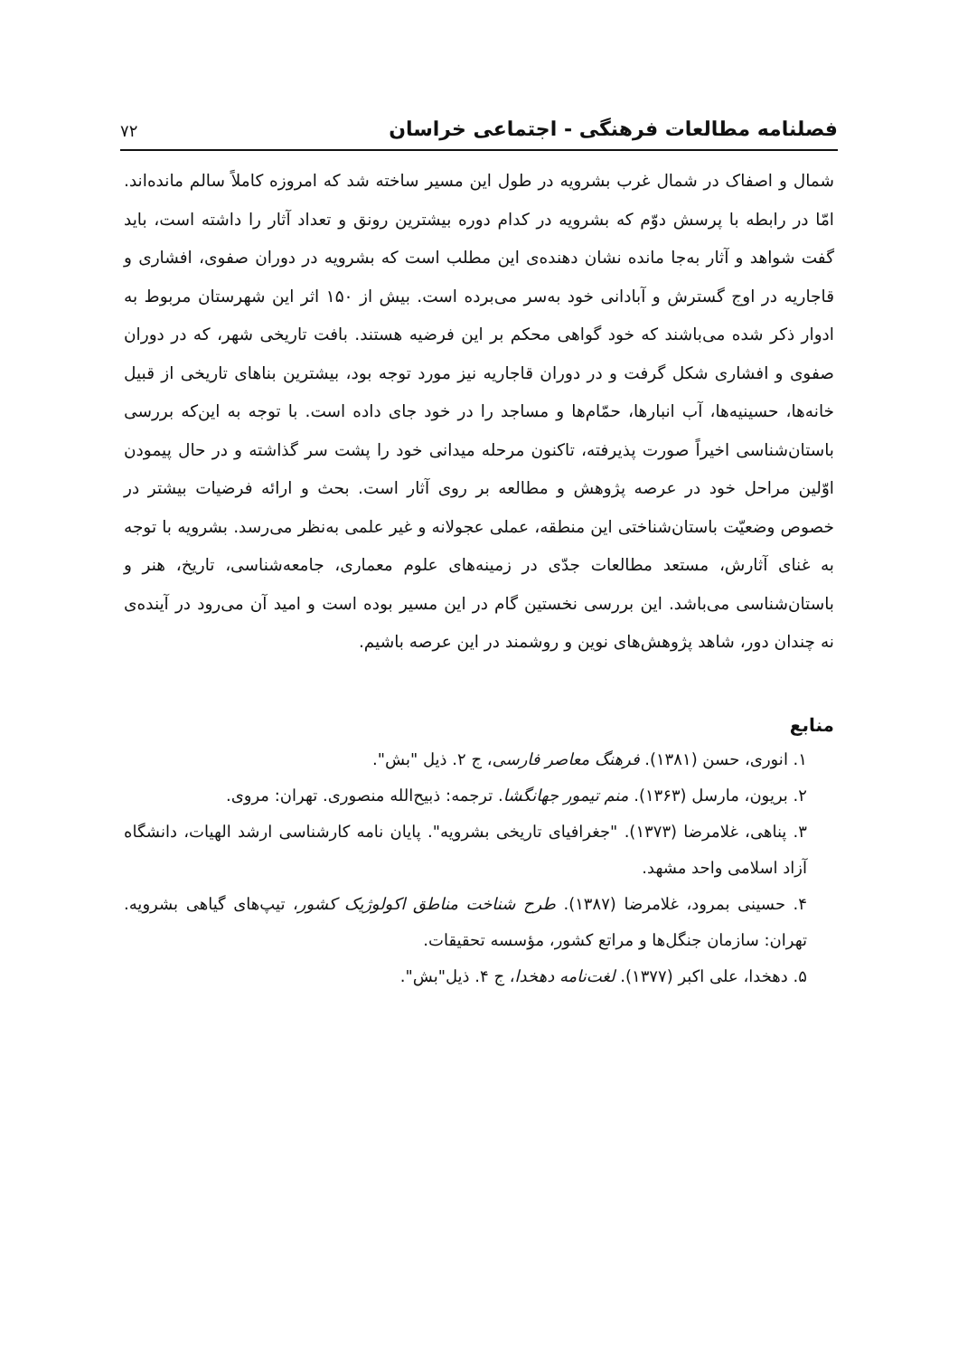فصلنامه مطالعات فرهنگی - اجتماعی خراسان ۷۲
شمال و اصفاک در شمال غرب بشرویه در طول این مسیر ساخته شد که امروزه کاملاً سالم مانده‌اند. امّا در رابطه با پرسش دوّم که بشرویه در کدام دوره بیشترین رونق و تعداد آثار را داشته است، باید گفت شواهد و آثار به‌جا مانده نشان دهنده‌ی این مطلب است که بشرویه در دوران صفوی، افشاری و قاجاریه در اوج گسترش و آبادانی خود به‌سر می‌برده است. بیش از ۱۵۰ اثر این شهرستان مربوط به ادوار ذکر شده می‌باشند که خود گواهی محکم بر این فرضیه هستند. بافت تاریخی شهر، که در دوران صفوی و افشاری شکل گرفت و در دوران قاجاریه نیز مورد توجه بود، بیشترین بناهای تاریخی از قبیل خانه‌ها، حسینیه‌ها، آب انبارها، حمّام‌ها و مساجد را در خود جای داده است. با توجه به این‌که بررسی باستان‌شناسی اخیراً صورت پذیرفته، تاکنون مرحله میدانی خود را پشت سر گذاشته و در حال پیمودن اوّلین مراحل خود در عرصه پژوهش و مطالعه بر روی آثار است. بحث و ارائه فرضیات بیشتر در خصوص وضعیّت باستان‌شناختی این منطقه، عملی عجولانه و غیر علمی به‌نظر می‌رسد. بشرویه با توجه به غنای آثارش، مستعد مطالعات جدّی در زمینه‌های علوم معماری، جامعه‌شناسی، تاریخ، هنر و باستان‌شناسی می‌باشد. این بررسی نخستین گام در این مسیر بوده است و امید آن می‌رود در آینده‌ی نه چندان دور، شاهد پژوهش‌های نوین و روشمند در این عرصه باشیم.
منابع
۱. انوری، حسن (۱۳۸۱). فرهنگ معاصر فارسی، ج ۲. ذیل "بش".
۲. بریون، مارسل (۱۳۶۳). منم تیمور جهانگشا. ترجمه: ذبیح‌الله منصوری. تهران: مروی.
۳. پناهی، غلامرضا (۱۳۷۳). "جغرافیای تاریخی بشرویه". پایان نامه کارشناسی ارشد الهیات، دانشگاه آزاد اسلامی واحد مشهد.
۴. حسینی بمرود، غلامرضا (۱۳۸۷). طرح شناخت مناطق اکولوژیک کشور، تیپ‌های گیاهی بشرویه. تهران: سازمان جنگل‌ها و مراتع کشور، مؤسسه تحقیقات.
۵. دهخدا، علی اکبر (۱۳۷۷). لغت‌نامه دهخدا، ج ۴. ذیل"بش".